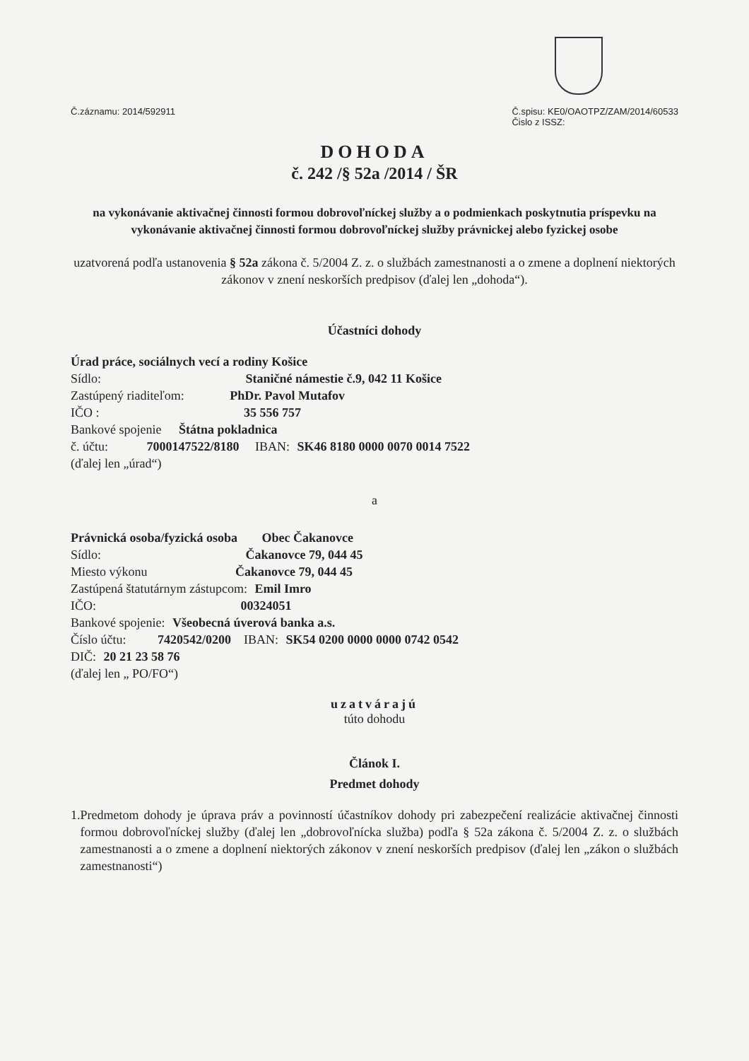Č.záznamu: 2014/592911 Č.spisu: KE0/OAOTPZ/ZAM/2014/60533
Čislo z ISSZ:
DOHODA
č. 242 /§ 52a /2014 / ŠR
na vykonávanie aktivačnej činnosti formou dobrovoľníckej služby a o podmienkach poskytnutia príspevku na vykonávanie aktivačnej činnosti formou dobrovoľníckej služby právnickej alebo fyzickej osobe
uzatvorená podľa ustanovenia § 52a zákona č. 5/2004 Z. z. o službách zamestnanosti a o zmene a doplnení niektorých zákonov v znení neskorších predpisov (ďalej len „dohoda“).
Účastníci dohody
Úrad práce, sociálnych vecí a rodiny Košice
Sídlo: Staničné námestie č.9, 042 11 Košice
Zastúpený riaditeľom: PhDr. Pavol Mutafov
IČO : 35 556 757
Bankové spojenie Štátna pokladnica
č. účtu: 7000147522/8180 IBAN: SK46 8180 0000 0070 0014 7522
(ďalej len „úrad“)
a
Právnická osoba/fyzická osoba Obec Čakanovce
Sídlo: Čakanovce 79, 044 45
Miesto výkonu Čakanovce 79, 044 45
Zastúpená štatutárnym zástupcom: Emil Imro
IČO: 00324051
Bankové spojenie: Všeobecná úverová banka a.s.
Číslo účtu: 7420542/0200 IBAN: SK54 0200 0000 0000 0742 0542
DIČ: 20 21 23 58 76
(ďalej len „ PO/FO“)
uzatvárajú
túto dohodu
Článok I.
Predmet dohody
1. Predmetom dohody je úprava práv a povinností účastníkov dohody pri zabezpečení realizácie aktivačnej činnosti formou dobrovoľníckej služby (ďalej len „dobrovoľnícka služba) podľa § 52a zákona č. 5/2004 Z. z. o službách zamestnanosti a o zmene a doplnení niektorých zákonov v znení neskorších predpisov (ďalej len „zákon o službách zamestnanosti“)